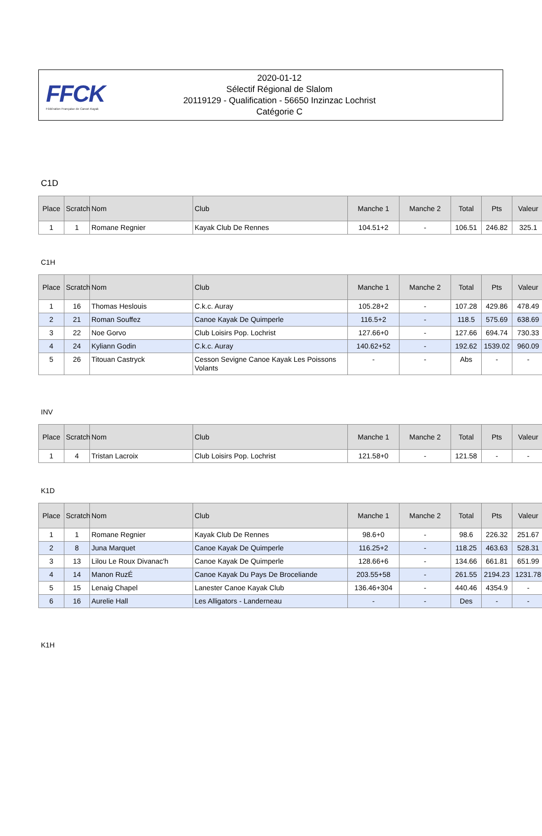FFCK
Fédération Française de Canoë-Kayak
2020-01-12
Sélectif Régional de Slalom
20119129 - Qualification - 56650 Inzinzac Lochrist
Catégorie C
C1D
| Place | Scratch | Nom | Club | Manche 1 | Manche 2 | Total | Pts | Valeur |
| --- | --- | --- | --- | --- | --- | --- | --- | --- |
| 1 | 1 | Romane Regnier | Kayak Club De Rennes | 104.51+2 | - | 106.51 | 246.82 | 325.1 |
C1H
| Place | Scratch | Nom | Club | Manche 1 | Manche 2 | Total | Pts | Valeur |
| --- | --- | --- | --- | --- | --- | --- | --- | --- |
| 1 | 16 | Thomas Heslouis | C.k.c. Auray | 105.28+2 | - | 107.28 | 429.86 | 478.49 |
| 2 | 21 | Roman Souffez | Canoe Kayak De Quimperle | 116.5+2 | - | 118.5 | 575.69 | 638.69 |
| 3 | 22 | Noe Gorvo | Club Loisirs Pop. Lochrist | 127.66+0 | - | 127.66 | 694.74 | 730.33 |
| 4 | 24 | Kyliann Godin | C.k.c. Auray | 140.62+52 | - | 192.62 | 1539.02 | 960.09 |
| 5 | 26 | Titouan Castryck | Cesson Sevigne Canoe Kayak Les Poissons Volants | - | - | Abs | - | - |
INV
| Place | Scratch | Nom | Club | Manche 1 | Manche 2 | Total | Pts | Valeur |
| --- | --- | --- | --- | --- | --- | --- | --- | --- |
| 1 | 4 | Tristan Lacroix | Club Loisirs Pop. Lochrist | 121.58+0 | - | 121.58 | - | - |
K1D
| Place | Scratch | Nom | Club | Manche 1 | Manche 2 | Total | Pts | Valeur |
| --- | --- | --- | --- | --- | --- | --- | --- | --- |
| 1 | 1 | Romane Regnier | Kayak Club De Rennes | 98.6+0 | - | 98.6 | 226.32 | 251.67 |
| 2 | 8 | Juna Marquet | Canoe Kayak De Quimperle | 116.25+2 | - | 118.25 | 463.63 | 528.31 |
| 3 | 13 | Lilou Le Roux Divanac'h | Canoe Kayak De Quimperle | 128.66+6 | - | 134.66 | 661.81 | 651.99 |
| 4 | 14 | Manon RuzÉ | Canoe Kayak Du Pays De Broceliande | 203.55+58 | - | 261.55 | 2194.23 | 1231.78 |
| 5 | 15 | Lenaig Chapel | Lanester Canoe Kayak Club | 136.46+304 | - | 440.46 | 4354.9 | - |
| 6 | 16 | Aurelie Hall | Les Alligators - Landerneau | - | - | Des | - | - |
K1H